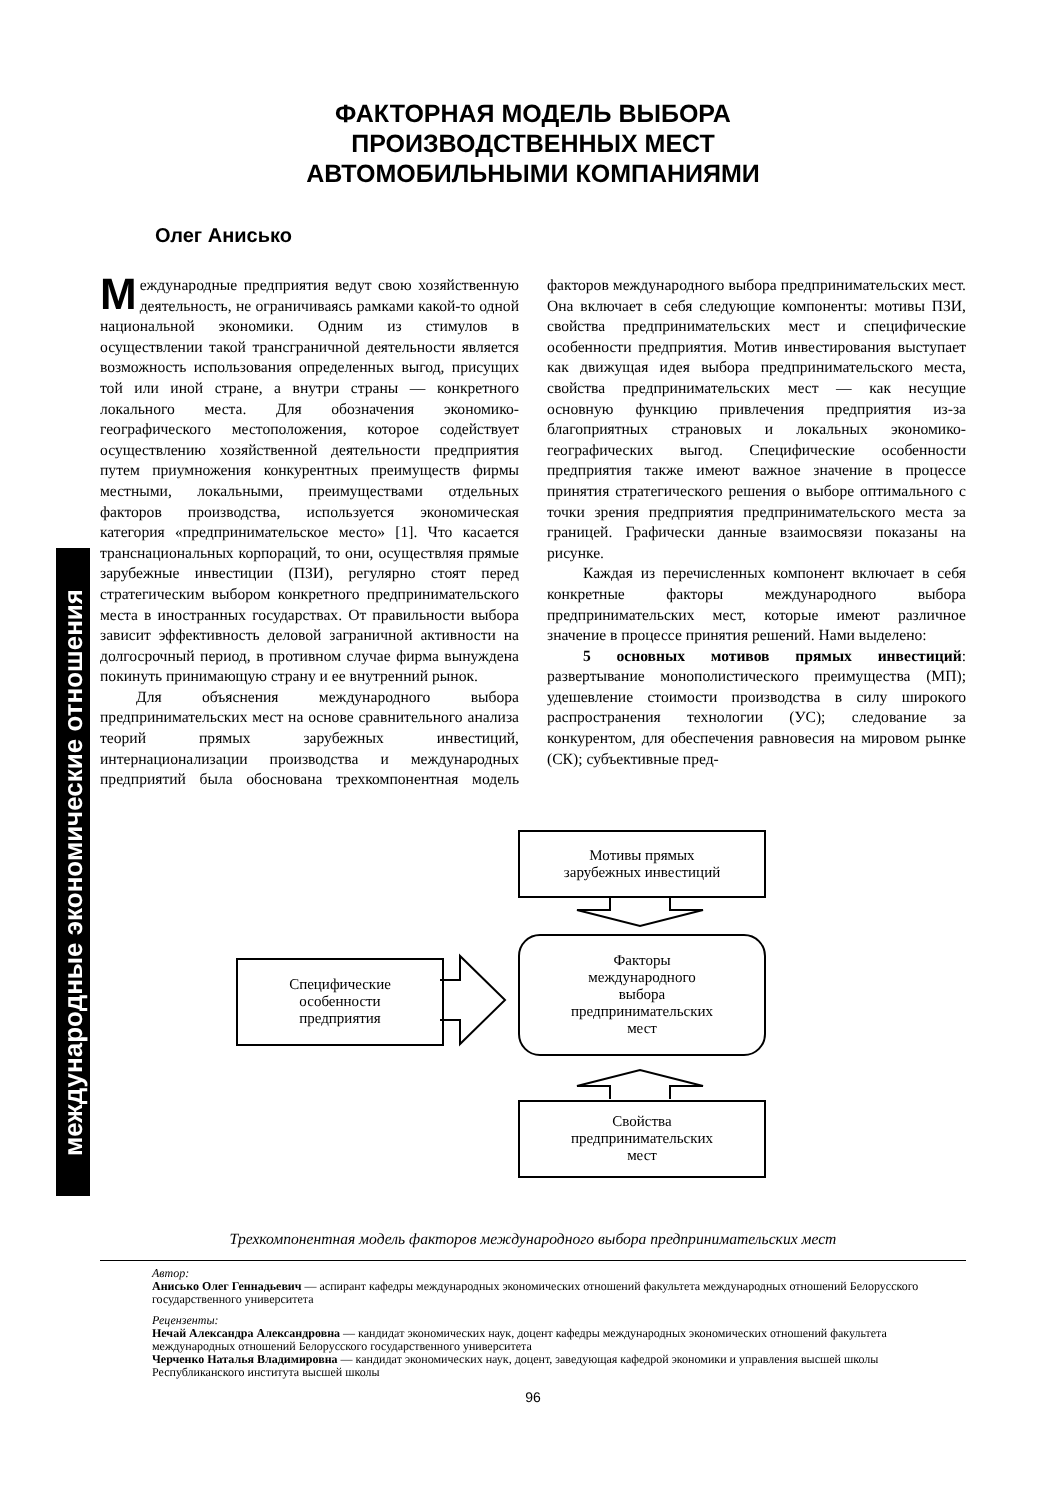международные экономические отношения
ФАКТОРНАЯ МОДЕЛЬ ВЫБОРА
ПРОИЗВОДСТВЕННЫХ МЕСТ
АВТОМОБИЛЬНЫМИ КОМПАНИЯМИ
Олег Анисько
Международные предприятия ведут свою хозяйственную деятельность, не ограничиваясь рамками какой-то одной национальной экономики. Одним из стимулов в осуществлении такой трансграничной деятельности является возможность использования определенных выгод, присущих той или иной стране, а внутри страны — конкретного локального места. Для обозначения экономико-географического местоположения, которое содействует осуществлению хозяйственной деятельности предприятия путем приумножения конкурентных преимуществ фирмы местными, локальными, преимуществами отдельных факторов производства, используется экономическая категория «предпринимательское место» [1]. Что касается транснациональных корпораций, то они, осуществляя прямые зарубежные инвестиции (ПЗИ), регулярно стоят перед стратегическим выбором конкретного предпринимательского места в иностранных государствах. От правильности выбора зависит эффективность деловой заграничной активности на долгосрочный период, в противном случае фирма вынуждена покинуть принимающую страну и ее внутренний рынок.
Для объяснения международного выбора предпринимательских мест на основе сравнительного анализа теорий прямых зарубежных инвестиций, интернационализации производства и международных предприятий была обоснована трехкомпонентная модель факторов международного выбора предпринимательских мест. Она включает в себя следующие компоненты: мотивы ПЗИ, свойства предпринимательских мест и специфические особенности предприятия. Мотив инвестирования выступает как движущая идея выбора предпринимательского места, свойства предпринимательских мест — как несущие основную функцию привлечения предприятия из-за благоприятных страновых и локальных экономико-географических выгод. Специфические особенности предприятия также имеют важное значение в процессе принятия стратегического решения о выборе оптимального с точки зрения предприятия предпринимательского места за границей. Графически данные взаимосвязи показаны на рисунке.
Каждая из перечисленных компонент включает в себя конкретные факторы международного выбора предпринимательских мест, которые имеют различное значение в процессе принятия решений. Нами выделено:
5 основных мотивов прямых инвестиций: развертывание монополистического преимущества (МП); удешевление стоимости производства в силу широкого распространения технологии (УС); следование за конкурентом, для обеспечения равновесия на мировом рынке (СК); субъективные пред-
Мотивы прямых
зарубежных инвестиций
Факторы
международного
выбора
предпринимательских
мест
Специфические
особенности
предприятия
Свойства
предпринимательских
мест
Трехкомпонентная модель факторов международного выбора предпринимательских мест
Автор:
Анисько Олег Геннадьевич — аспирант кафедры международных экономических отношений факультета международных отношений Белорусского государственного университета
Рецензенты:
Нечай Александра Александровна — кандидат экономических наук, доцент кафедры международных экономических отношений факультета международных отношений Белорусского государственного университета
Черченко Наталья Владимировна — кандидат экономических наук, доцент, заведующая кафедрой экономики и управления высшей школы Республиканского института высшей школы
96